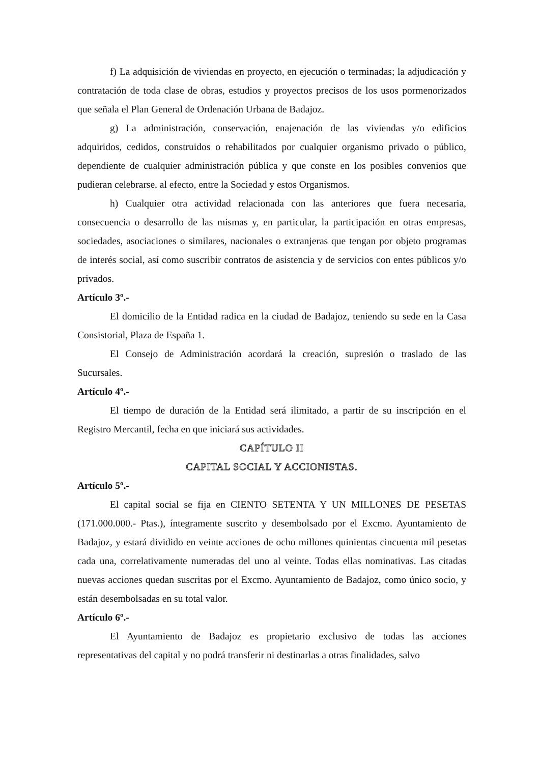f) La adquisición de viviendas en proyecto, en ejecución o terminadas; la adjudicación y contratación de toda clase de obras, estudios y proyectos precisos de los usos pormenorizados que señala el Plan General de Ordenación Urbana de Badajoz.
g) La administración, conservación, enajenación de las viviendas y/o edificios adquiridos, cedidos, construidos o rehabilitados por cualquier organismo privado o público, dependiente de cualquier administración pública y que conste en los posibles convenios que pudieran celebrarse, al efecto, entre la Sociedad y estos Organismos.
h) Cualquier otra actividad relacionada con las anteriores que fuera necesaria, consecuencia o desarrollo de las mismas y, en particular, la participación en otras empresas, sociedades, asociaciones o similares, nacionales o extranjeras que tengan por objeto programas de interés social, así como suscribir contratos de asistencia y de servicios con entes públicos y/o privados.
Artículo 3º.-
El domicilio de la Entidad radica en la ciudad de Badajoz, teniendo su sede en la Casa Consistorial, Plaza de España 1.
El Consejo de Administración acordará la creación, supresión o traslado de las Sucursales.
Artículo 4º.-
El tiempo de duración de la Entidad será ilimitado, a partir de su inscripción en el Registro Mercantil, fecha en que iniciará sus actividades.
CAPÍTULO II
CAPITAL SOCIAL Y ACCIONISTAS.
Artículo 5º.-
El capital social se fija en CIENTO SETENTA Y UN MILLONES DE PESETAS (171.000.000.- Ptas.), íntegramente suscrito y desembolsado por el Excmo. Ayuntamiento de Badajoz, y estará dividido en veinte acciones de ocho millones quinientas cincuenta mil pesetas cada una, correlativamente numeradas del uno al veinte. Todas ellas nominativas. Las citadas nuevas acciones quedan suscritas por el Excmo. Ayuntamiento de Badajoz, como único socio, y están desembolsadas en su total valor.
Artículo 6º.-
El Ayuntamiento de Badajoz es propietario exclusivo de todas las acciones representativas del capital y no podrá transferir ni destinarlas a otras finalidades, salvo